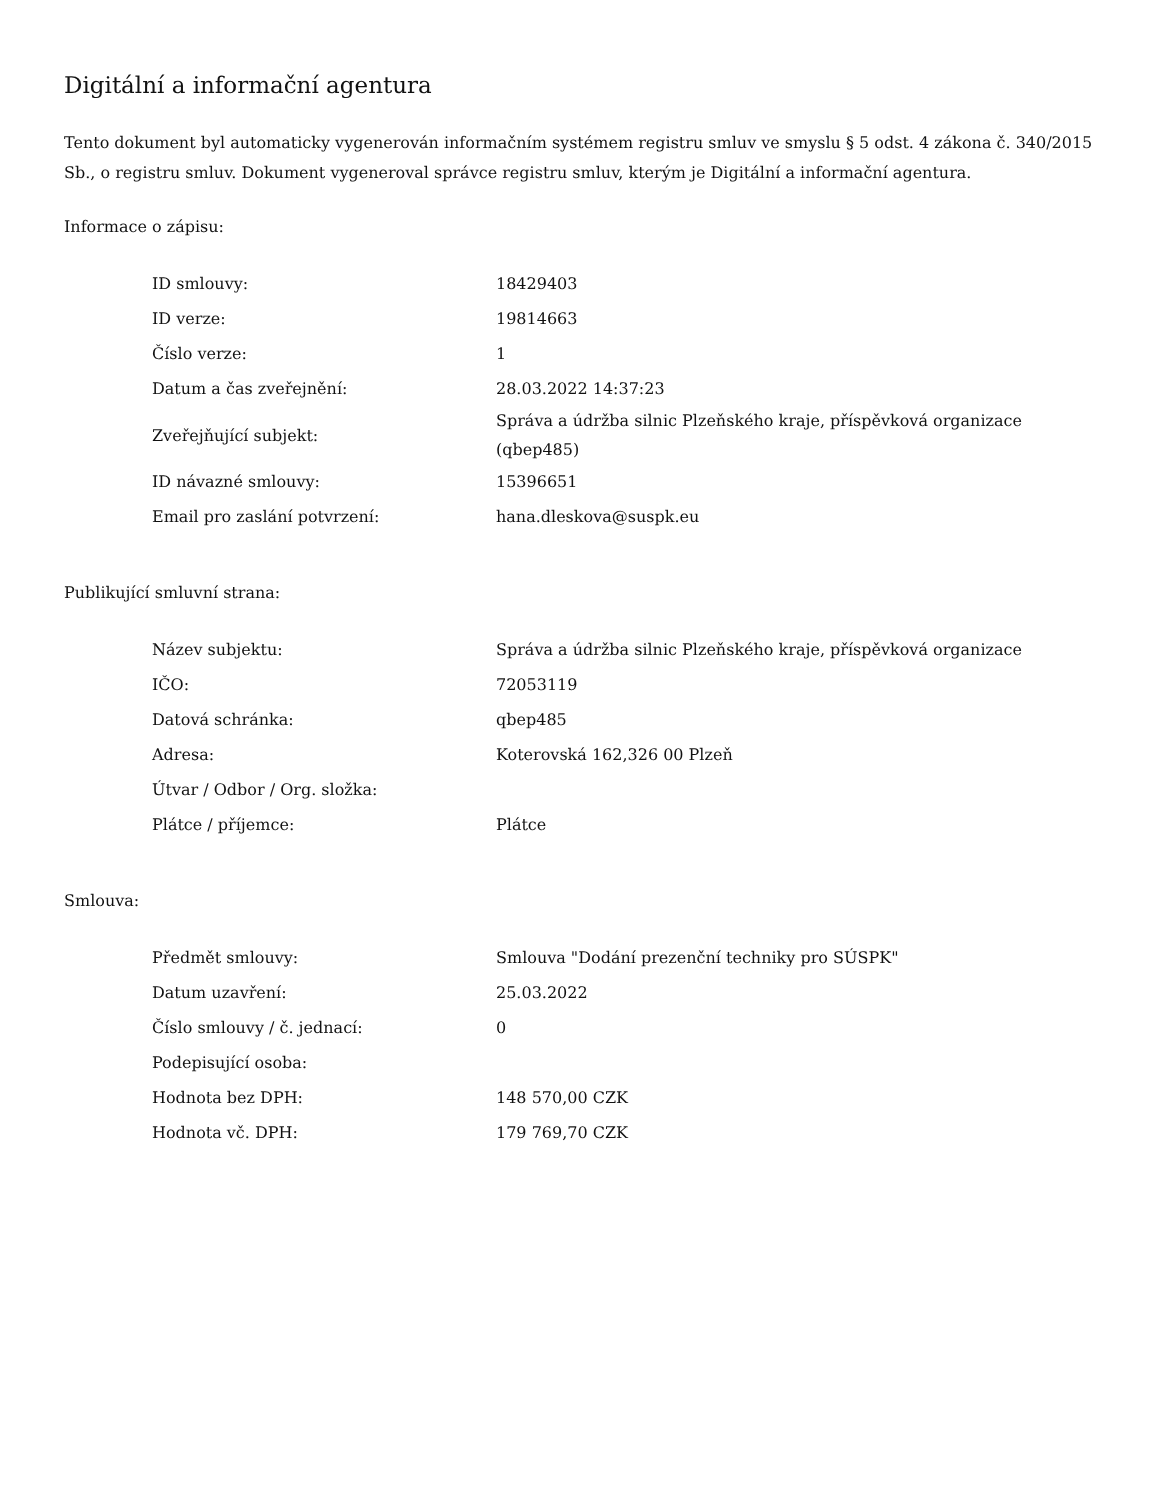Digitální a informační agentura
Tento dokument byl automaticky vygenerován informačním systémem registru smluv ve smyslu § 5 odst. 4 zákona č. 340/2015 Sb., o registru smluv. Dokument vygeneroval správce registru smluv, kterým je Digitální a informační agentura.
Informace o zápisu:
| ID smlouvy: | 18429403 |
| ID verze: | 19814663 |
| Číslo verze: | 1 |
| Datum a čas zveřejnění: | 28.03.2022 14:37:23 |
| Zveřejňující subjekt: | Správa a údržba silnic Plzeňského kraje, příspěvková organizace (qbep485) |
| ID návazné smlouvy: | 15396651 |
| Email pro zaslání potvrzení: | hana.dleskova@suspk.eu |
Publikující smluvní strana:
| Název subjektu: | Správa a údržba silnic Plzeňského kraje, příspěvková organizace |
| IČO: | 72053119 |
| Datová schránka: | qbep485 |
| Adresa: | Koterovská 162,326 00 Plzeň |
| Útvar / Odbor / Org. složka: | |
| Plátce / příjemce: | Plátce |
Smlouva:
| Předmět smlouvy: | Smlouva "Dodání prezenční techniky pro SÚSPK" |
| Datum uzavření: | 25.03.2022 |
| Číslo smlouvy / č. jednací: | 0 |
| Podepisující osoba: | |
| Hodnota bez DPH: | 148 570,00 CZK |
| Hodnota vč. DPH: | 179 769,70 CZK |